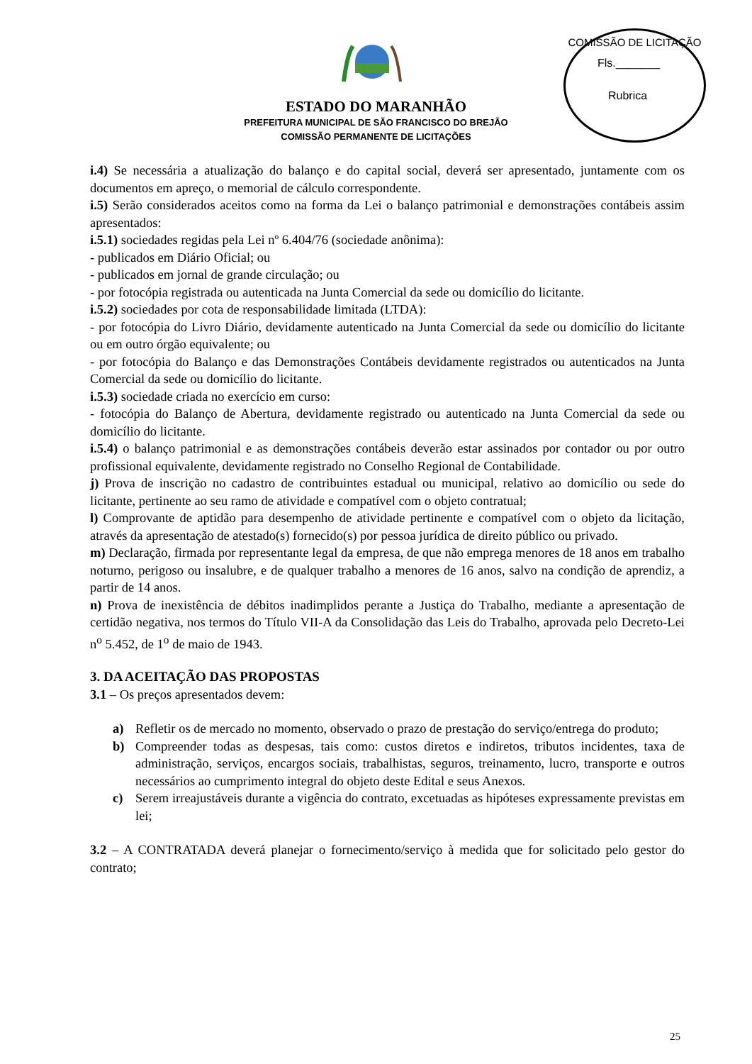COMISSÃO DE LICITAÇÃO
Fls._______
Rubrica
ESTADO DO MARANHÃO
PREFEITURA MUNICIPAL DE SÃO FRANCISCO DO BREJÃO
COMISSÃO PERMANENTE DE LICITAÇÕES
i.4) Se necessária a atualização do balanço e do capital social, deverá ser apresentado, juntamente com os documentos em apreço, o memorial de cálculo correspondente.
i.5) Serão considerados aceitos como na forma da Lei o balanço patrimonial e demonstrações contábeis assim apresentados:
i.5.1) sociedades regidas pela Lei nº 6.404/76 (sociedade anônima):
- publicados em Diário Oficial; ou
- publicados em jornal de grande circulação; ou
- por fotocópia registrada ou autenticada na Junta Comercial da sede ou domicílio do licitante.
i.5.2) sociedades por cota de responsabilidade limitada (LTDA):
- por fotocópia do Livro Diário, devidamente autenticado na Junta Comercial da sede ou domicílio do licitante ou em outro órgão equivalente; ou
- por fotocópia do Balanço e das Demonstrações Contábeis devidamente registrados ou autenticados na Junta Comercial da sede ou domicílio do licitante.
i.5.3) sociedade criada no exercício em curso:
- fotocópia do Balanço de Abertura, devidamente registrado ou autenticado na Junta Comercial da sede ou domicílio do licitante.
i.5.4) o balanço patrimonial e as demonstrações contábeis deverão estar assinados por contador ou por outro profissional equivalente, devidamente registrado no Conselho Regional de Contabilidade.
j) Prova de inscrição no cadastro de contribuintes estadual ou municipal, relativo ao domicílio ou sede do licitante, pertinente ao seu ramo de atividade e compatível com o objeto contratual;
l) Comprovante de aptidão para desempenho de atividade pertinente e compatível com o objeto da licitação, através da apresentação de atestado(s) fornecido(s) por pessoa jurídica de direito público ou privado.
m) Declaração, firmada por representante legal da empresa, de que não emprega menores de 18 anos em trabalho noturno, perigoso ou insalubre, e de qualquer trabalho a menores de 16 anos, salvo na condição de aprendiz, a partir de 14 anos.
n) Prova de inexistência de débitos inadimplidos perante a Justiça do Trabalho, mediante a apresentação de certidão negativa, nos termos do Título VII-A da Consolidação das Leis do Trabalho, aprovada pelo Decreto-Lei n<sup>o</sup> 5.452, de 1<sup>o</sup> de maio de 1943.
3. DA ACEITAÇÃO DAS PROPOSTAS
3.1 – Os preços apresentados devem:
a) Refletir os de mercado no momento, observado o prazo de prestação do serviço/entrega do produto;
b) Compreender todas as despesas, tais como: custos diretos e indiretos, tributos incidentes, taxa de administração, serviços, encargos sociais, trabalhistas, seguros, treinamento, lucro, transporte e outros necessários ao cumprimento integral do objeto deste Edital e seus Anexos.
c) Serem irreajustáveis durante a vigência do contrato, excetuadas as hipóteses expressamente previstas em lei;
3.2 – A CONTRATADA deverá planejar o fornecimento/serviço à medida que for solicitado pelo gestor do contrato;
25